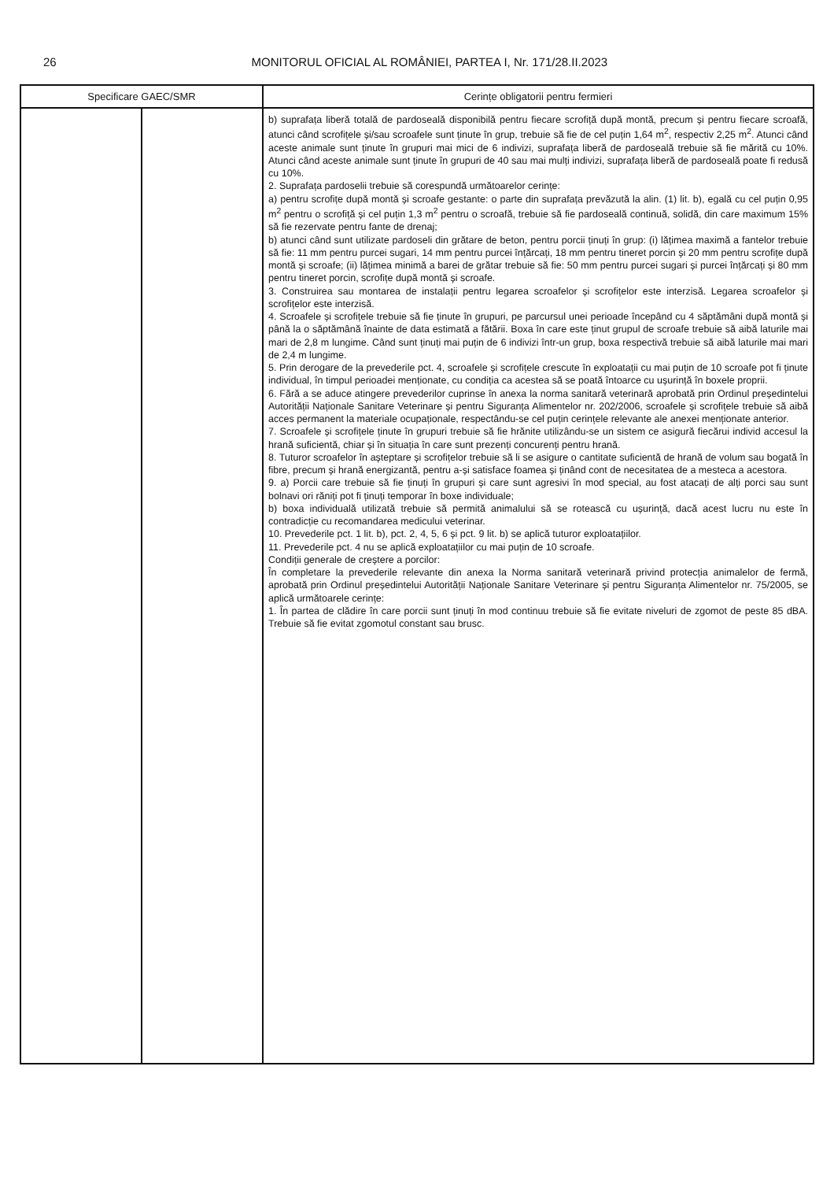26 MONITORUL OFICIAL AL ROMÂNIEI, PARTEA I, Nr. 171/28.II.2023
| Specificare GAEC/SMR | | Cerințe obligatorii pentru fermieri |
| --- | --- | --- |
| | | b) suprafața liberă totală de pardoseală disponibilă pentru fiecare scrofiță după montă, precum și pentru fiecare scroafă, atunci când scrofițele și/sau scroafele sunt ținute în grup, trebuie să fie de cel puțin 1,64 m<sup>2</sup>, respectiv 2,25 m<sup>2</sup>. Atunci când aceste animale sunt ținute în grupuri mai mici de 6 indivizi, suprafața liberă de pardoseală trebuie să fie mărită cu 10%. Atunci când aceste animale sunt ținute în grupuri de 40 sau mai mulți indivizi, suprafața liberă de pardoseală poate fi redusă cu 10%. 2. Suprafața pardoselii trebuie să corespundă următoarelor cerințe: a) pentru scrofițe după montă și scroafe gestante: o parte din suprafața prevăzută la alin. (1) lit. b), egală cu cel puțin 0,95 m<sup>2</sup> pentru o scrofiță și cel puțin 1,3 m<sup>2</sup> pentru o scroafă, trebuie să fie pardoseală continuă, solidă, din care maximum 15% să fie rezervate pentru fante de drenaj; b) atunci când sunt utilizate pardoseli din grătare de beton, pentru porcii ținuți în grup: (i) lățimea maximă a fantelor trebuie să fie: 11 mm pentru purcei sugari, 14 mm pentru purcei înțărcați, 18 mm pentru tineret porcin și 20 mm pentru scrofițe după montă și scroafe; (ii) lățimea minimă a barei de grătar trebuie să fie: 50 mm pentru purcei sugari și purcei înțărcați și 80 mm pentru tineret porcin, scrofițe după montă și scroafe. 3. Construirea sau montarea de instalații pentru legarea scroafelor și scrofițelor este interzisă. Legarea scroafelor și scrofițelor este interzisă. 4. Scroafele și scrofițele trebuie să fie ținute în grupuri, pe parcursul unei perioade începând cu 4 săptămâni după montă și până la o săptămână înainte de data estimată a fătării. Boxa în care este ținut grupul de scroafe trebuie să aibă laturile mai mari de 2,8 m lungime. Când sunt ținuți mai puțin de 6 indivizi într-un grup, boxa respectivă trebuie să aibă laturile mai mari de 2,4 m lungime. 5. Prin derogare de la prevederile pct. 4, scroafele și scrofițele crescute în exploatații cu mai puțin de 10 scroafe pot fi ținute individual, în timpul perioadei menționate, cu condiția ca acestea să se poată întoarce cu ușurință în boxele proprii. 6. Fără a se aduce atingere prevederilor cuprinse în anexa la norma sanitară veterinară aprobată prin Ordinul președintelui Autorității Naționale Sanitare Veterinare și pentru Siguranța Alimentelor nr. 202/2006, scroafele și scrofițele trebuie să aibă acces permanent la materiale ocupaționale, respectându-se cel puțin cerințele relevante ale anexei menționate anterior. 7. Scroafele și scrofițele ținute în grupuri trebuie să fie hrănite utilizându-se un sistem ce asigură fiecărui individ accesul la hrană suficientă, chiar și în situația în care sunt prezenți concurenți pentru hrană. 8. Tuturor scroafelor în așteptare și scrofițelor trebuie să li se asigure o cantitate suficientă de hrană de volum sau bogată în fibre, precum și hrană energizantă, pentru a-și satisface foamea și ținând cont de necesitatea de a mesteca a acestora. 9. a) Porcii care trebuie să fie ținuți în grupuri și care sunt agresivi în mod special, au fost atacați de alți porci sau sunt bolnavi ori răniți pot fi ținuți temporar în boxe individuale; b) boxa individuală utilizată trebuie să permită animalului să se rotească cu ușurință, dacă acest lucru nu este în contradicție cu recomandarea medicului veterinar. 10. Prevederile pct. 1 lit. b), pct. 2, 4, 5, 6 și pct. 9 lit. b) se aplică tuturor exploatațiilor. 11. Prevederile pct. 4 nu se aplică exploatațiilor cu mai puțin de 10 scroafe. Condiții generale de creștere a porcilor: În completare la prevederile relevante din anexa la Norma sanitară veterinară privind protecția animalelor de fermă, aprobată prin Ordinul președintelui Autorității Naționale Sanitare Veterinare și pentru Siguranța Alimentelor nr. 75/2005, se aplică următoarele cerințe: 1. În partea de clădire în care porcii sunt ținuți în mod continuu trebuie să fie evitate niveluri de zgomot de peste 85 dBA. Trebuie să fie evitat zgomotul constant sau brusc. |